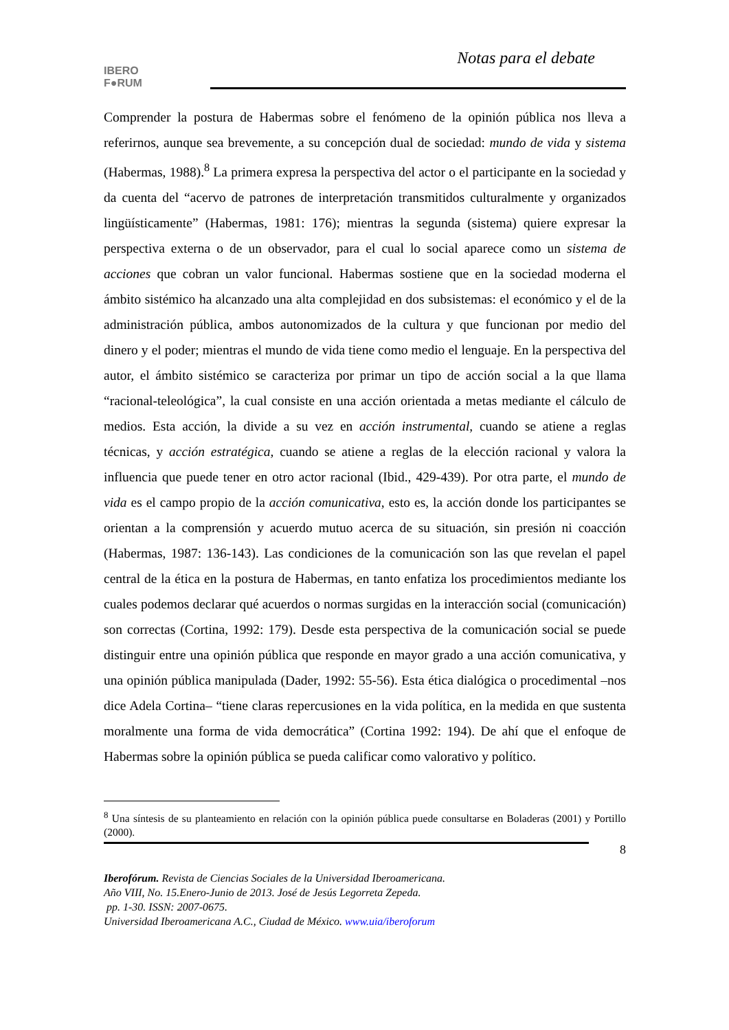IBERO
F●RUM
Notas para el debate
Comprender la postura de Habermas sobre el fenómeno de la opinión pública nos lleva a referirnos, aunque sea brevemente, a su concepción dual de sociedad: mundo de vida y sistema (Habermas, 1988).<sup>8</sup> La primera expresa la perspectiva del actor o el participante en la sociedad y da cuenta del “acervo de patrones de interpretación transmitidos culturalmente y organizados lingüísticamente” (Habermas, 1981: 176); mientras la segunda (sistema) quiere expresar la perspectiva externa o de un observador, para el cual lo social aparece como un sistema de acciones que cobran un valor funcional. Habermas sostiene que en la sociedad moderna el ámbito sistémico ha alcanzado una alta complejidad en dos subsistemas: el económico y el de la administración pública, ambos autonomizados de la cultura y que funcionan por medio del dinero y el poder; mientras el mundo de vida tiene como medio el lenguaje. En la perspectiva del autor, el ámbito sistémico se caracteriza por primar un tipo de acción social a la que llama “racional-teleológica”, la cual consiste en una acción orientada a metas mediante el cálculo de medios. Esta acción, la divide a su vez en acción instrumental, cuando se atiene a reglas técnicas, y acción estratégica, cuando se atiene a reglas de la elección racional y valora la influencia que puede tener en otro actor racional (Ibid., 429-439). Por otra parte, el mundo de vida es el campo propio de la acción comunicativa, esto es, la acción donde los participantes se orientan a la comprensión y acuerdo mutuo acerca de su situación, sin presión ni coacción (Habermas, 1987: 136-143). Las condiciones de la comunicación son las que revelan el papel central de la ética en la postura de Habermas, en tanto enfatiza los procedimientos mediante los cuales podemos declarar qué acuerdos o normas surgidas en la interacción social (comunicación) son correctas (Cortina, 1992: 179). Desde esta perspectiva de la comunicación social se puede distinguir entre una opinión pública que responde en mayor grado a una acción comunicativa, y una opinión pública manipulada (Dader, 1992: 55-56). Esta ética dialógica o procedimental –nos dice Adela Cortina– “tiene claras repercusiones en la vida política, en la medida en que sustenta moralmente una forma de vida democrática” (Cortina 1992: 194). De ahí que el enfoque de Habermas sobre la opinión pública se pueda calificar como valorativo y político.
<sup>8</sup> Una síntesis de su planteamiento en relación con la opinión pública puede consultarse en Boladeras (2001) y Portillo (2000).
8
Iberofórum. Revista de Ciencias Sociales de la Universidad Iberoamericana.
Año VIII, No. 15.Enero-Junio de 2013. José de Jesús Legorreta Zepeda.
pp. 1-30. ISSN: 2007-0675.
Universidad Iberoamericana A.C., Ciudad de México. www.uia/iberoforum